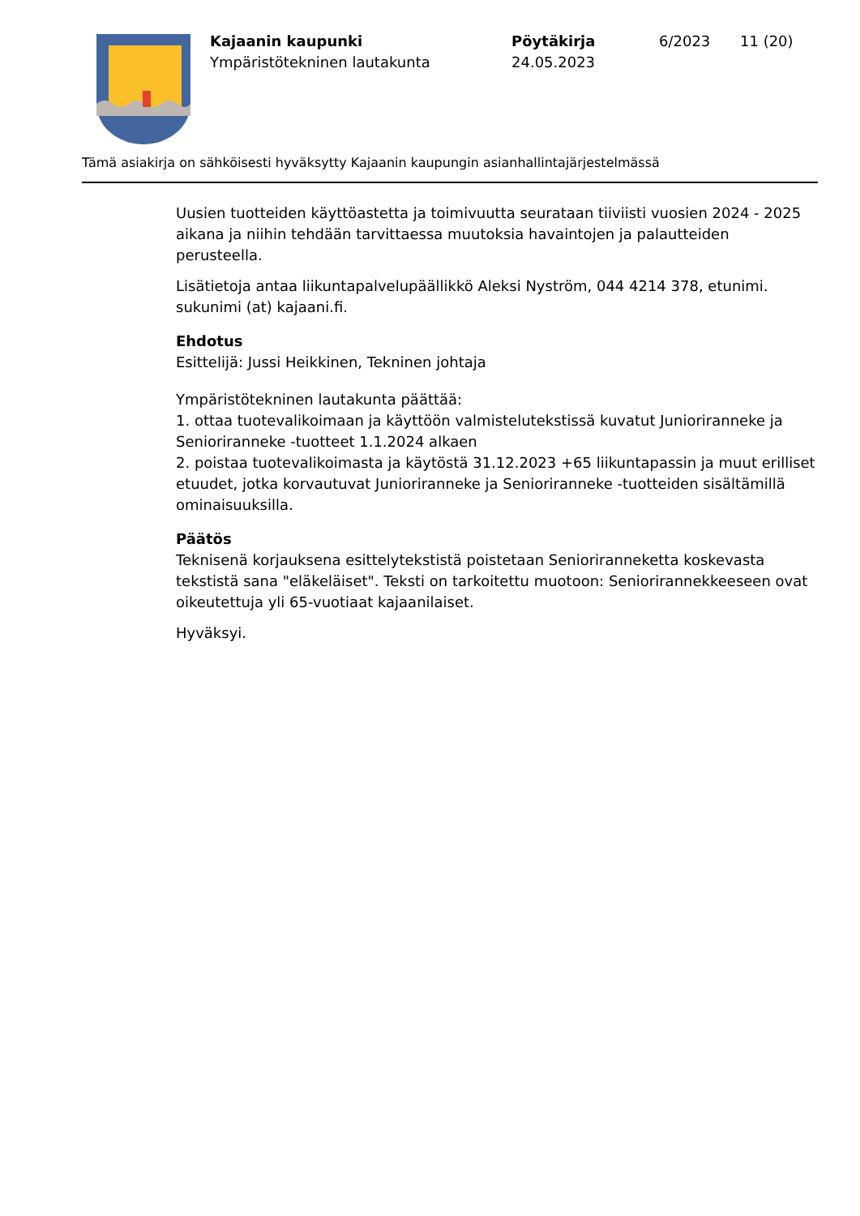Kajaanin kaupunki
Ympäristötekninen lautakunta
Pöytäkirja
24.05.2023
6/2023 11 (20)
Tämä asiakirja on sähköisesti hyväksytty Kajaanin kaupungin asianhallintajärjestelmässä
Uusien tuotteiden käyttöastetta ja toimivuutta seurataan tiiviisti vuosien 2024 - 2025 aikana ja niihin tehdään tarvittaessa muutoksia havaintojen ja palautteiden perusteella.
Lisätietoja antaa liikuntapalvelupäällikkö Aleksi Nyström, 044 4214 378, etunimi. sukunimi (at) kajaani.fi.
Ehdotus
Esittelijä: Jussi Heikkinen, Tekninen johtaja
Ympäristötekninen lautakunta päättää:
1. ottaa tuotevalikoimaan ja käyttöön valmistelutekstissä kuvatut Junioriranneke ja Senioriranneke -tuotteet 1.1.2024 alkaen
2. poistaa tuotevalikoimasta ja käytöstä 31.12.2023 +65 liikuntapassin ja muut erilliset etuudet, jotka korvautuvat Junioriranneke ja Senioriranneke -tuotteiden sisältämillä ominaisuuksilla.
Päätös
Teknisenä korjauksena esittelytekstistä poistetaan Senioriranneketta koskevasta tekstistä sana "eläkeläiset". Teksti on tarkoitettu muotoon: Seniorirannekkeeseen ovat oikeutettuja yli 65-vuotiaat kajaanilaiset.
Hyväksyi.